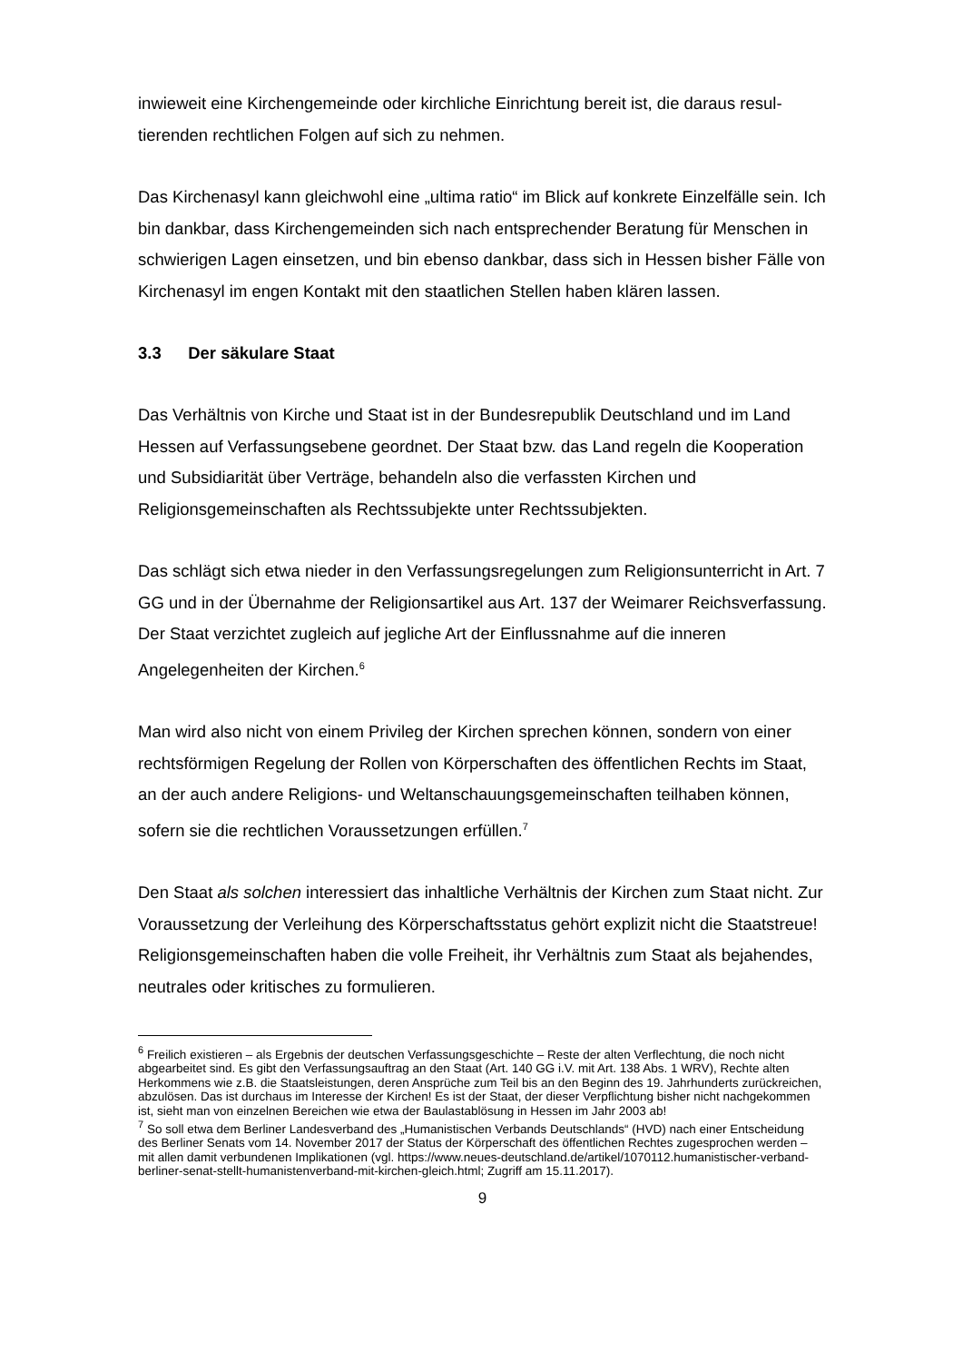inwieweit eine Kirchengemeinde oder kirchliche Einrichtung bereit ist, die daraus resul­tierenden rechtlichen Folgen auf sich zu nehmen.
Das Kirchenasyl kann gleichwohl eine „ultima ratio“ im Blick auf konkrete Einzelfälle sein. Ich bin dankbar, dass Kirchengemeinden sich nach entsprechender Beratung für Menschen in schwierigen Lagen einsetzen, und bin ebenso dankbar, dass sich in Hes­sen bisher Fälle von Kirchenasyl im engen Kontakt mit den staatlichen Stellen haben klären lassen.
3.3 Der säkulare Staat
Das Verhältnis von Kirche und Staat ist in der Bundesrepublik Deutschland und im Land Hessen auf Verfassungsebene geordnet. Der Staat bzw. das Land regeln die Kooperation und Subsidiarität über Verträge, behandeln also die verfassten Kirchen und Religionsgemeinschaften als Rechtssubjekte unter Rechtssubjekten.
Das schlägt sich etwa nieder in den Verfassungsregelungen zum Religionsunterricht in Art. 7 GG und in der Übernahme der Religionsartikel aus Art. 137 der Weimarer Reichsverfassung. Der Staat verzichtet zugleich auf jegliche Art der Einflussnahme auf die inneren Angelegenheiten der Kirchen.<sup>6</sup>
Man wird also nicht von einem Privileg der Kirchen sprechen können, sondern von ei­ner rechtsförmigen Regelung der Rollen von Körperschaften des öffentlichen Rechts im Staat, an der auch andere Religions- und Weltanschauungsgemeinschaften teilha­ben können, sofern sie die rechtlichen Voraussetzungen erfüllen.<sup>7</sup>
Den Staat als solchen interessiert das inhaltliche Verhältnis der Kirchen zum Staat nicht. Zur Voraussetzung der Verleihung des Körperschaftsstatus gehört explizit nicht die Staatstreue! Religionsgemeinschaften haben die volle Freiheit, ihr Verhältnis zum Staat als bejahendes, neutrales oder kritisches zu formulieren.
<sup>6</sup> Freilich existieren – als Ergebnis der deutschen Verfassungsgeschichte – Reste der alten Verflechtung, die noch nicht abgearbeitet sind. Es gibt den Verfassungsauftrag an den Staat (Art. 140 GG i.V. mit Art. 138 Abs. 1 WRV), Rechte alten Herkommens wie z.B. die Staatsleistungen, deren Ansprüche zum Teil bis an den Beginn des 19. Jahrhunderts zurückreichen, abzulösen. Das ist durchaus im Interesse der Kirchen! Es ist der Staat, der dieser Verpflichtung bisher nicht nachgekommen ist, sieht man von einzelnen Berei­chen wie etwa der Baulastablösung in Hessen im Jahr 2003 ab!
<sup>7</sup> So soll etwa dem Berliner Landesverband des „Humanistischen Verbands Deutschlands“ (HVD) nach einer Entscheidung des Berliner Senats vom 14. November 2017 der Status der Körperschaft des öffentli­chen Rechtes zugesprochen werden – mit allen damit verbundenen Implikationen (vgl. https://www.neues-deutschland.de/artikel/1070112.humanistischer-verband-berliner-senat-stellt-humanistenverband-mit-kirchen-gleich.html; Zugriff am 15.11.2017).
9